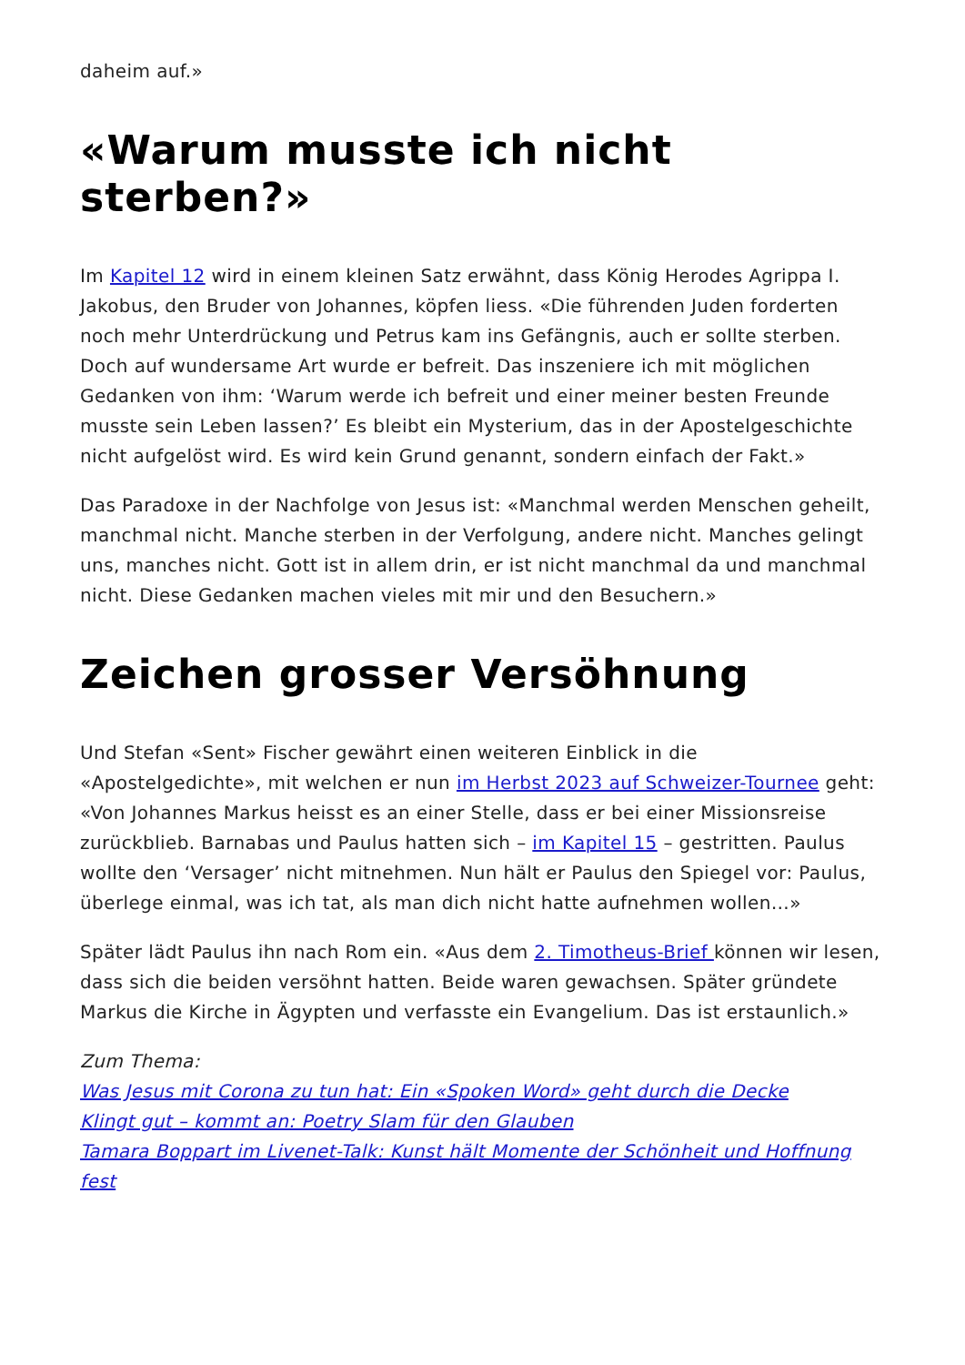daheim auf.»
«Warum musste ich nicht sterben?»
Im Kapitel 12 wird in einem kleinen Satz erwähnt, dass König Herodes Agrippa I. Jakobus, den Bruder von Johannes, köpfen liess. «Die führenden Juden forderten noch mehr Unterdrückung und Petrus kam ins Gefängnis, auch er sollte sterben. Doch auf wundersame Art wurde er befreit. Das inszeniere ich mit möglichen Gedanken von ihm: ‘Warum werde ich befreit und einer meiner besten Freunde musste sein Leben lassen?’ Es bleibt ein Mysterium, das in der Apostelgeschichte nicht aufgelöst wird. Es wird kein Grund genannt, sondern einfach der Fakt.»
Das Paradoxe in der Nachfolge von Jesus ist: «Manchmal werden Menschen geheilt, manchmal nicht. Manche sterben in der Verfolgung, andere nicht. Manches gelingt uns, manches nicht. Gott ist in allem drin, er ist nicht manchmal da und manchmal nicht. Diese Gedanken machen vieles mit mir und den Besuchern.»
Zeichen grosser Versöhnung
Und Stefan «Sent» Fischer gewährt einen weiteren Einblick in die «Apostelgedichte», mit welchen er nun im Herbst 2023 auf Schweizer-Tournee geht: «Von Johannes Markus heisst es an einer Stelle, dass er bei einer Missionsreise zurückblieb. Barnabas und Paulus hatten sich – im Kapitel 15 – gestritten. Paulus wollte den ‘Versager’ nicht mitnehmen. Nun hält er Paulus den Spiegel vor: Paulus, überlege einmal, was ich tat, als man dich nicht hatte aufnehmen wollen…»
Später lädt Paulus ihn nach Rom ein. «Aus dem 2. Timotheus-Brief können wir lesen, dass sich die beiden versöhnt hatten. Beide waren gewachsen. Später gründete Markus die Kirche in Ägypten und verfasste ein Evangelium. Das ist erstaunlich.»
Zum Thema:
Was Jesus mit Corona zu tun hat: Ein «Spoken Word» geht durch die Decke
Klingt gut – kommt an: Poetry Slam für den Glauben
Tamara Boppart im Livenet-Talk: Kunst hält Momente der Schönheit und Hoffnung fest